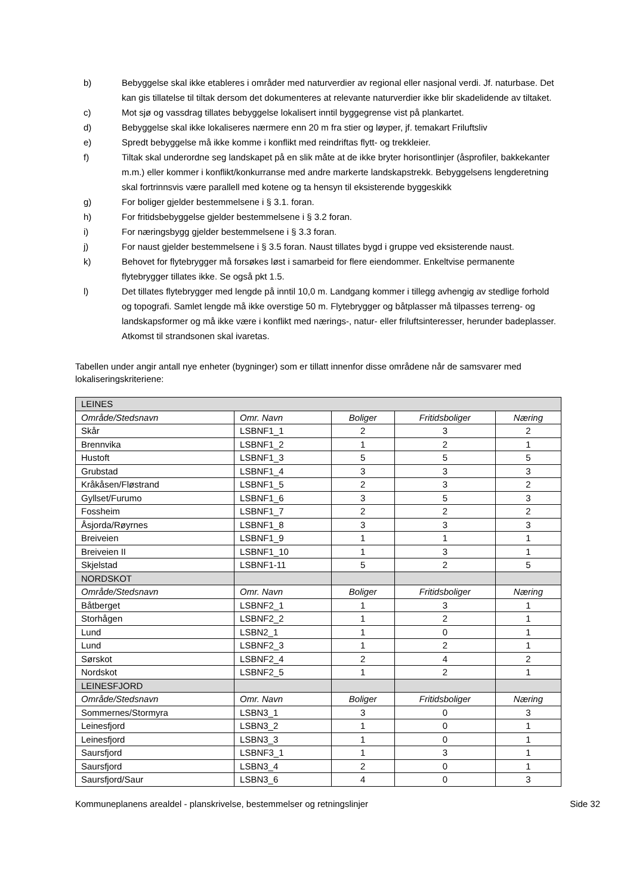b) Bebyggelse skal ikke etableres i områder med naturverdier av regional eller nasjonal verdi. Jf. naturbase. Det kan gis tillatelse til tiltak dersom det dokumenteres at relevante naturverdier ikke blir skadelidende av tiltaket.
c) Mot sjø og vassdrag tillates bebyggelse lokalisert inntil byggegrense vist på plankartet.
d) Bebyggelse skal ikke lokaliseres nærmere enn 20 m fra stier og løyper, jf. temakart Friluftsliv
e) Spredt bebyggelse må ikke komme i konflikt med reindriftas flytt- og trekkleier.
f) Tiltak skal underordne seg landskapet på en slik måte at de ikke bryter horisontlinjer (åsprofiler, bakkekanter m.m.) eller kommer i konflikt/konkurranse med andre markerte landskapstrekk. Bebyggelsens lengderetning skal fortrinnsvis være parallell med kotene og ta hensyn til eksisterende byggeskikk
g) For boliger gjelder bestemmelsene i § 3.1. foran.
h) For fritidsbebyggelse gjelder bestemmelsene i § 3.2 foran.
i) For næringsbygg gjelder bestemmelsene i § 3.3 foran.
j) For naust gjelder bestemmelsene i § 3.5 foran. Naust tillates bygd i gruppe ved eksisterende naust.
k) Behovet for flytebrygger må forsøkes løst i samarbeid for flere eiendommer. Enkeltvise permanente flytebrygger tillates ikke. Se også pkt 1.5.
l) Det tillates flytebrygger med lengde på inntil 10,0 m. Landgang kommer i tillegg avhengig av stedlige forhold og topografi. Samlet lengde må ikke overstige 50 m. Flytebrygger og båtplasser må tilpasses terreng- og landskapsformer og må ikke være i konflikt med nærings-, natur- eller friluftsinteresser, herunder badeplasser. Atkomst til strandsonen skal ivaretas.
Tabellen under angir antall nye enheter (bygninger) som er tillatt innenfor disse områdene når de samsvarer med lokaliseringskriteriene:
| LEINES | | | | |
| Område/Stedsnavn | Omr. Navn | Boliger | Fritidsboliger | Næring |
| Skår | LSBNF1_1 | 2 | 3 | 2 |
| Brennvika | LSBNF1_2 | 1 | 2 | 1 |
| Hustoft | LSBNF1_3 | 5 | 5 | 5 |
| Grubstad | LSBNF1_4 | 3 | 3 | 3 |
| Kråkåsen/Fløstrand | LSBNF1_5 | 2 | 3 | 2 |
| Gyllset/Furumo | LSBNF1_6 | 3 | 5 | 3 |
| Fossheim | LSBNF1_7 | 2 | 2 | 2 |
| Åsjorda/Røyrnes | LSBNF1_8 | 3 | 3 | 3 |
| Breiveien | LSBNF1_9 | 1 | 1 | 1 |
| Breiveien II | LSBNF1_10 | 1 | 3 | 1 |
| Skjelstad | LSBNF1-11 | 5 | 2 | 5 |
| NORDSKOT | | | | |
| Område/Stedsnavn | Omr. Navn | Boliger | Fritidsboliger | Næring |
| Båtberget | LSBNF2_1 | 1 | 3 | 1 |
| Storhågen | LSBNF2_2 | 1 | 2 | 1 |
| Lund | LSBN2_1 | 1 | 0 | 1 |
| Lund | LSBNF2_3 | 1 | 2 | 1 |
| Sørskot | LSBNF2_4 | 2 | 4 | 2 |
| Nordskot | LSBNF2_5 | 1 | 2 | 1 |
| LEINESFJORD | | | | |
| Område/Stedsnavn | Omr. Navn | Boliger | Fritidsboliger | Næring |
| Sommernes/Stormyra | LSBN3_1 | 3 | 0 | 3 |
| Leinesfjord | LSBN3_2 | 1 | 0 | 1 |
| Leinesfjord | LSBN3_3 | 1 | 0 | 1 |
| Saursfjord | LSBNF3_1 | 1 | 3 | 1 |
| Saursfjord | LSBN3_4 | 2 | 0 | 1 |
| Saursfjord/Saur | LSBN3_6 | 4 | 0 | 3 |
Kommuneplanens arealdel - planskrivelse, bestemmelser og retningslinjer Side 32